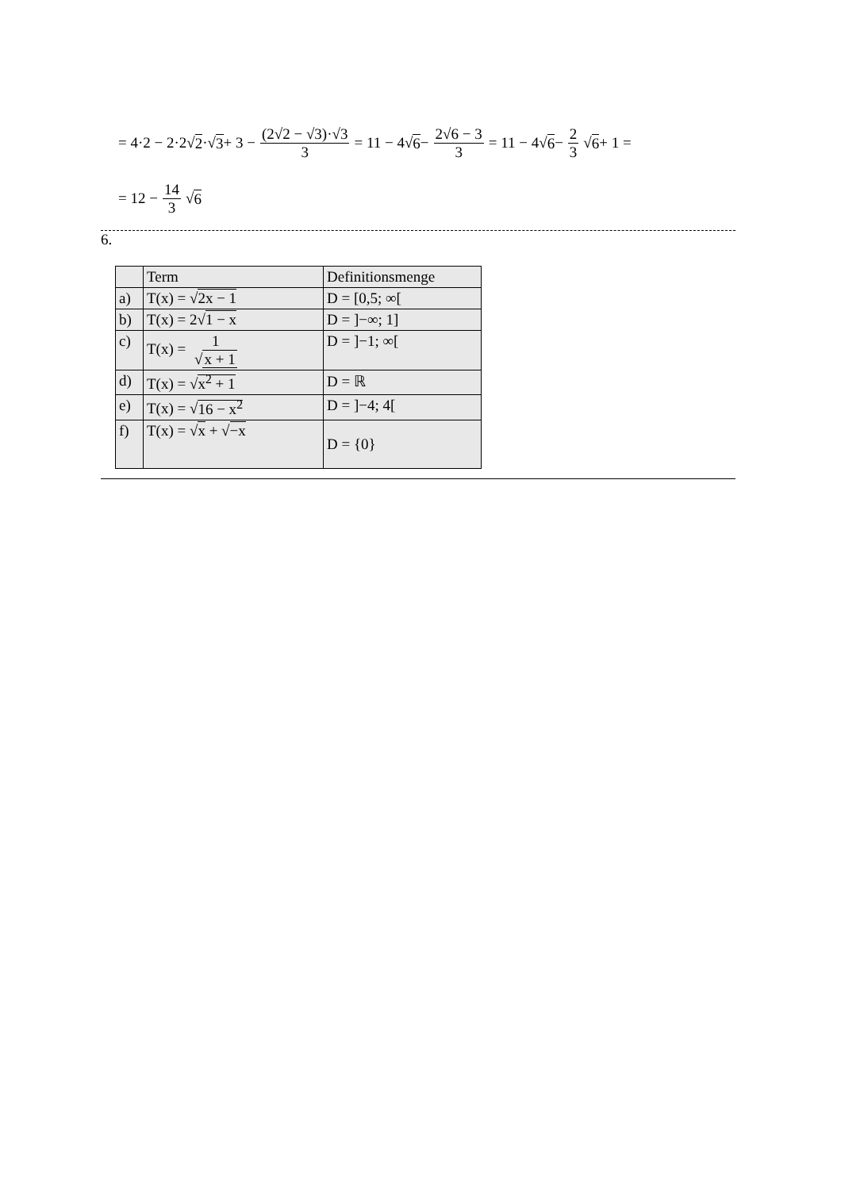= 4·2 − 2·2√ 2 ·√ 3 + 3 − (2√2 − √3)·√3 3 = 11 − 4√ 6 − 2√6 − 3 3 = 11 − 4√ 6 − 2 3 √ 6 + 1 =
= 12 − 14 3 √ 6
6.
| | Term | Definitionsmenge |
| --- | --- | --- |
| a) | T(x) = √ 2x − 1 | D = [0,5; ∞[ |
| b) | T(x) = 2√ 1 − x | D = ]−∞; 1] |
| c) | T(x) = 1 √ x + 1 | D = ]−1; ∞[ |
| d) | T(x) = √ x<sup>2</sup> + 1 | D = ℝ |
| e) | T(x) = √ 16 − x<sup>2</sup> | D = ]−4; 4[ |
| f) | T(x) = √ x + √ −x | D = {0} |